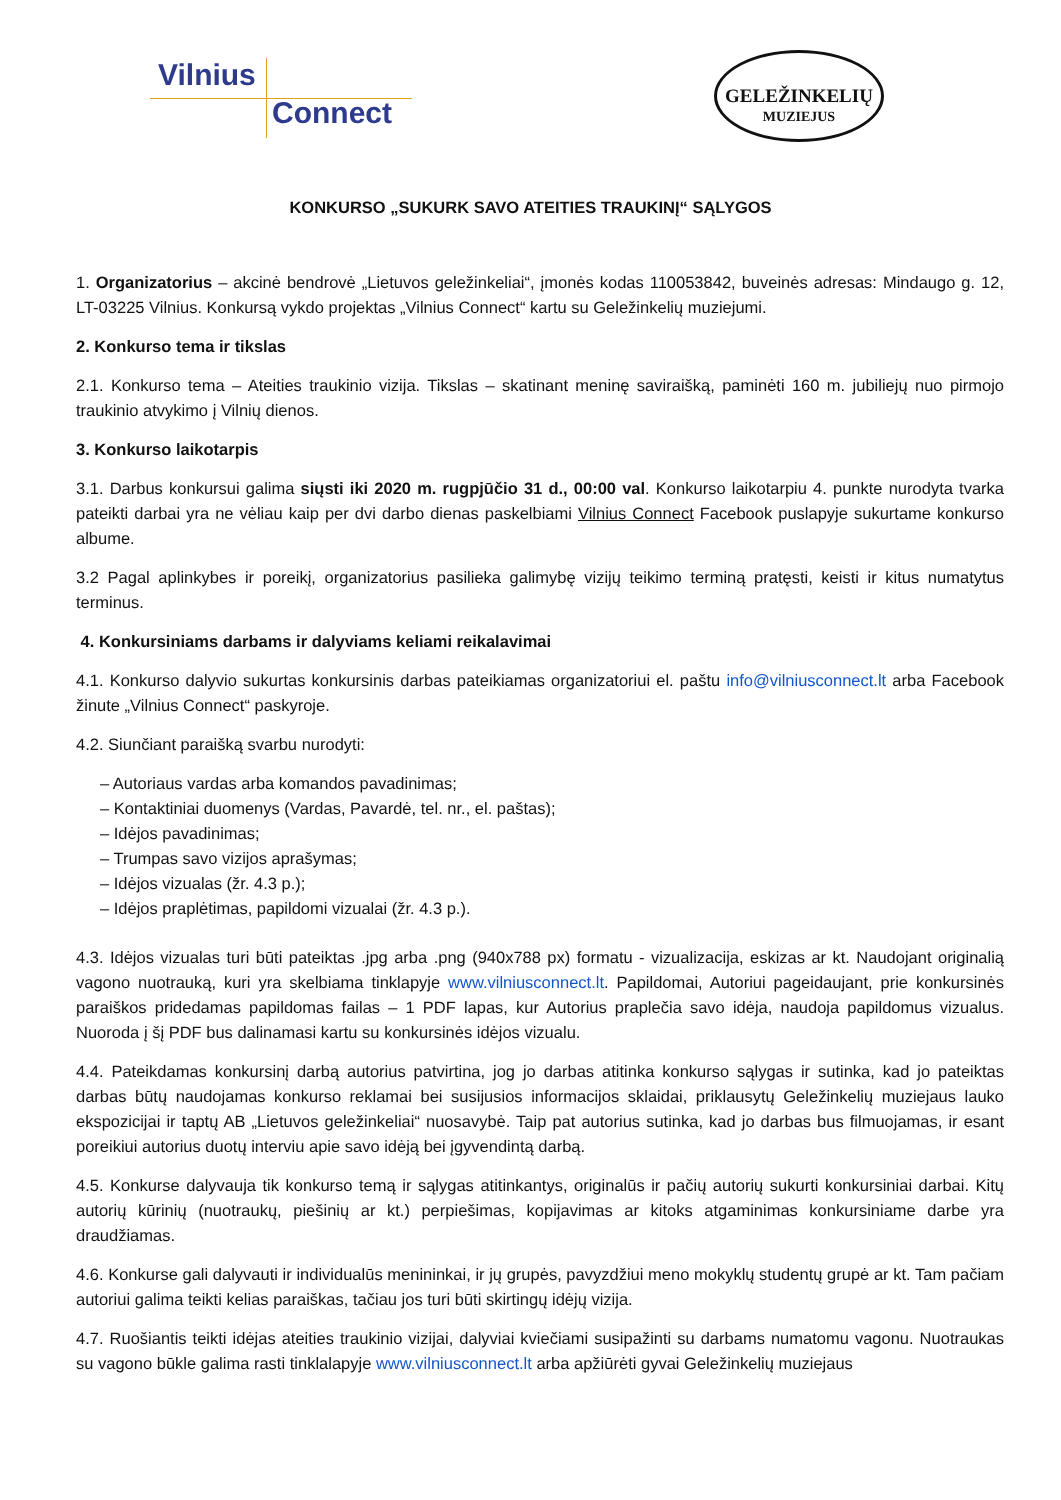Vilnius
Connect
GELEŽINKELIŲ
MUZIEJUS
KONKURSO „SUKURK SAVO ATEITIES TRAUKINĮ“ SĄLYGOS
1. Organizatorius – akcinė bendrovė „Lietuvos geležinkeliai“, įmonės kodas 110053842, buveinės adresas: Mindaugo g. 12, LT-03225 Vilnius. Konkursą vykdo projektas „Vilnius Connect“ kartu su Geležinkelių muziejumi.
2. Konkurso tema ir tikslas
2.1. Konkurso tema – Ateities traukinio vizija. Tikslas – skatinant meninę saviraišką, paminėti 160 m. jubiliejų nuo pirmojo traukinio atvykimo į Vilnių dienos.
3. Konkurso laikotarpis
3.1. Darbus konkursui galima siųsti iki 2020 m. rugpjūčio 31 d., 00:00 val. Konkurso laikotarpiu 4. punkte nurodyta tvarka pateikti darbai yra ne vėliau kaip per dvi darbo dienas paskelbiami Vilnius Connect Facebook puslapyje sukurtame konkurso albume.
3.2 Pagal aplinkybes ir poreikį, organizatorius pasilieka galimybę vizijų teikimo terminą pratęsti, keisti ir kitus numatytus terminus.
4. Konkursiniams darbams ir dalyviams keliami reikalavimai
4.1. Konkurso dalyvio sukurtas konkursinis darbas pateikiamas organizatoriui el. paštu info@vilniusconnect.lt arba Facebook žinute „Vilnius Connect“ paskyroje.
4.2. Siunčiant paraišką svarbu nurodyti:
– Autoriaus vardas arba komandos pavadinimas;
– Kontaktiniai duomenys (Vardas, Pavardė, tel. nr., el. paštas);
– Idėjos pavadinimas;
– Trumpas savo vizijos aprašymas;
– Idėjos vizualas (žr. 4.3 p.);
– Idėjos praplėtimas, papildomi vizualai (žr. 4.3 p.).
4.3. Idėjos vizualas turi būti pateiktas .jpg arba .png (940x788 px) formatu - vizualizacija, eskizas ar kt. Naudojant originalią vagono nuotrauką, kuri yra skelbiama tinklapyje www.vilniusconnect.lt. Papildomai, Autoriui pageidaujant, prie konkursinės paraiškos pridedamas papildomas failas – 1 PDF lapas, kur Autorius praplečia savo idėja, naudoja papildomus vizualus. Nuoroda į šį PDF bus dalinamasi kartu su konkursinės idėjos vizualu.
4.4. Pateikdamas konkursinį darbą autorius patvirtina, jog jo darbas atitinka konkurso sąlygas ir sutinka, kad jo pateiktas darbas būtų naudojamas konkurso reklamai bei susijusios informacijos sklaidai, priklausytų Geležinkelių muziejaus lauko ekspozicijai ir taptų AB „Lietuvos geležinkeliai“ nuosavybė. Taip pat autorius sutinka, kad jo darbas bus filmuojamas, ir esant poreikiui autorius duotų interviu apie savo idėją bei įgyvendintą darbą.
4.5. Konkurse dalyvauja tik konkurso temą ir sąlygas atitinkantys, originalūs ir pačių autorių sukurti konkursiniai darbai. Kitų autorių kūrinių (nuotraukų, piešinių ar kt.) perpiešimas, kopijavimas ar kitoks atgaminimas konkursiniame darbe yra draudžiamas.
4.6. Konkurse gali dalyvauti ir individualūs menininkai, ir jų grupės, pavyzdžiui meno mokyklų studentų grupė ar kt. Tam pačiam autoriui galima teikti kelias paraiškas, tačiau jos turi būti skirtingų idėjų vizija.
4.7. Ruošiantis teikti idėjas ateities traukinio vizijai, dalyviai kviečiami susipažinti su darbams numatomu vagonu. Nuotraukas su vagono būkle galima rasti tinklalapyje www.vilniusconnect.lt arba apžiūrėti gyvai Geležinkelių muziejaus